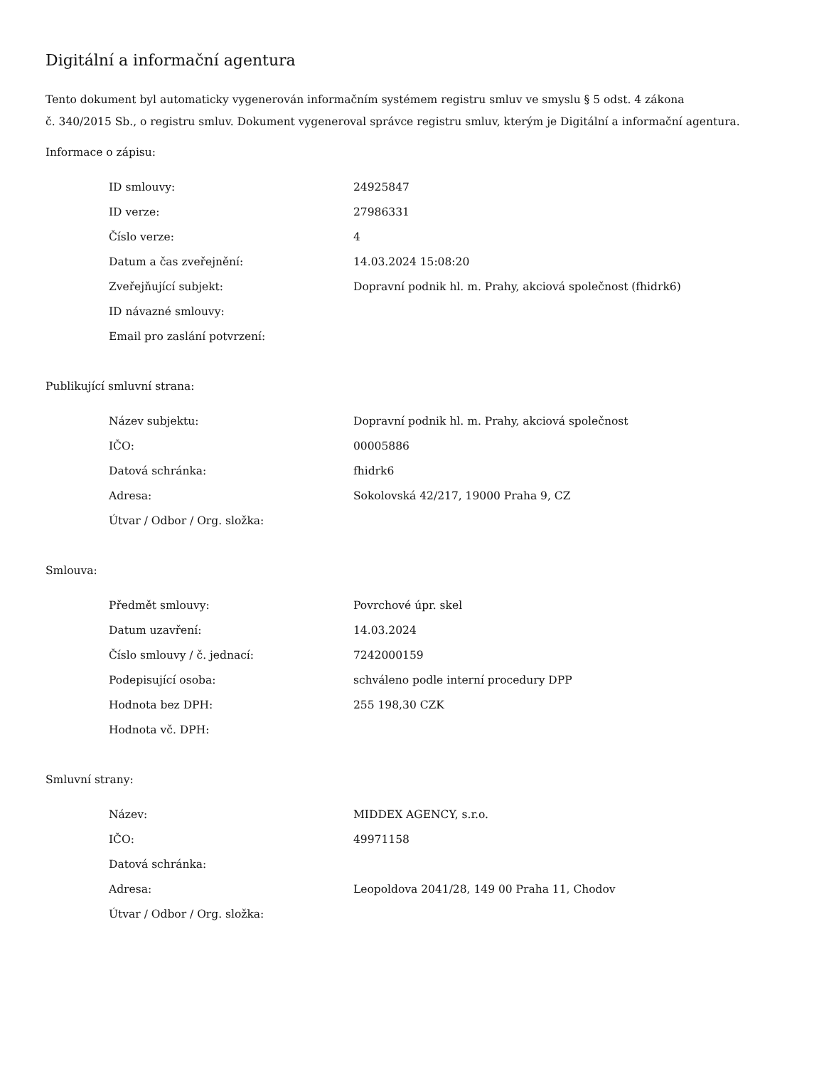Digitální a informační agentura
Tento dokument byl automaticky vygenerován informačním systémem registru smluv ve smyslu § 5 odst. 4 zákona
č. 340/2015 Sb., o registru smluv. Dokument vygeneroval správce registru smluv, kterým je Digitální a informační agentura.
Informace o zápisu:
| ID smlouvy: | 24925847 |
| ID verze: | 27986331 |
| Číslo verze: | 4 |
| Datum a čas zveřejnění: | 14.03.2024 15:08:20 |
| Zveřejňující subjekt: | Dopravní podnik hl. m. Prahy, akciová společnost (fhidrk6) |
| ID návazné smlouvy: | |
| Email pro zaslání potvrzení: | |
Publikující smluvní strana:
| Název subjektu: | Dopravní podnik hl. m. Prahy, akciová společnost |
| IČO: | 00005886 |
| Datová schránka: | fhidrk6 |
| Adresa: | Sokolovská 42/217, 19000 Praha 9, CZ |
| Útvar / Odbor / Org. složka: | |
Smlouva:
| Předmět smlouvy: | Povrchové úpr. skel |
| Datum uzavření: | 14.03.2024 |
| Číslo smlouvy / č. jednací: | 7242000159 |
| Podepisující osoba: | schváleno podle interní procedury DPP |
| Hodnota bez DPH: | 255 198,30 CZK |
| Hodnota vč. DPH: | |
Smluvní strany:
| Název: | MIDDEX AGENCY, s.r.o. |
| IČO: | 49971158 |
| Datová schránka: | |
| Adresa: | Leopoldova 2041/28, 149 00 Praha 11, Chodov |
| Útvar / Odbor / Org. složka: | |